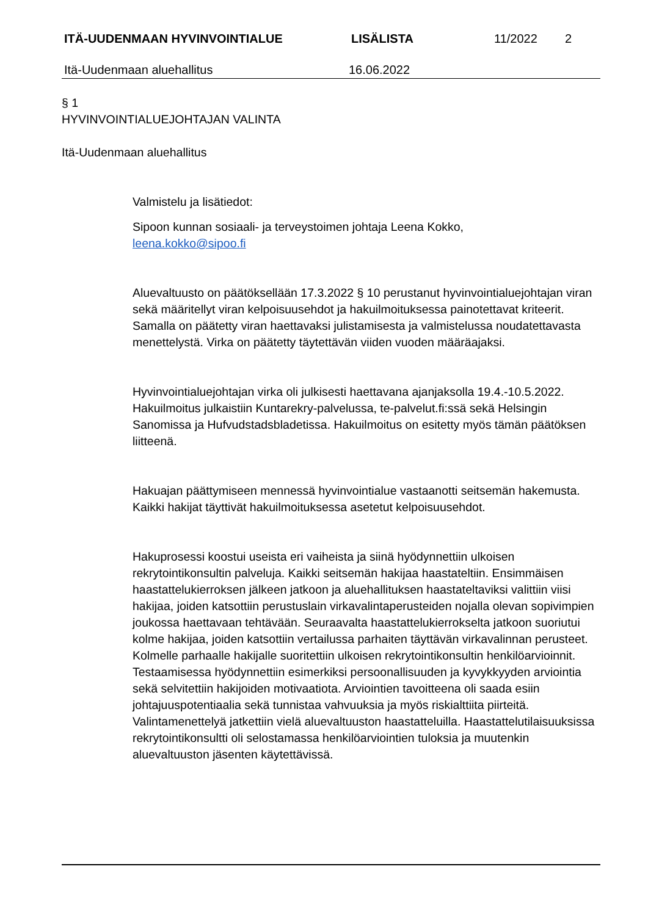ITÄ-UUDENMAAN HYVINVOINTIALUE LISÄLISTA 11/2022 2
Itä-Uudenmaan aluehallitus 16.06.2022
§ 1
HYVINVOINTIALUEJOHTAJAN VALINTA
Itä-Uudenmaan aluehallitus
Valmistelu ja lisätiedot:
Sipoon kunnan sosiaali- ja terveystoimen johtaja Leena Kokko,
leena.kokko@sipoo.fi
Aluevaltuusto on päätöksellään 17.3.2022 § 10 perustanut hyvinvointialuejohtajan viran sekä määritellyt viran kelpoisuusehdot ja hakuilmoituksessa painotettavat kriteerit. Samalla on päätetty viran haettavaksi julistamisesta ja valmistelussa noudatettavasta menettelystä. Virka on päätetty täytettävän viiden vuoden määräajaksi.
Hyvinvointialuejohtajan virka oli julkisesti haettavana ajanjaksolla 19.4.-10.5.2022. Hakuilmoitus julkaistiin Kuntarekry-palvelussa, te-palvelut.fi:ssä sekä Helsingin Sanomissa ja Hufvudstadsbladetissa. Hakuilmoitus on esitetty myös tämän päätöksen liitteenä.
Hakuajan päättymiseen mennessä hyvinvointialue vastaanotti seitsemän hakemusta. Kaikki hakijat täyttivät hakuilmoituksessa asetetut kelpoisuusehdot.
Hakuprosessi koostui useista eri vaiheista ja siinä hyödynnettiin ulkoisen rekrytointikonsultin palveluja. Kaikki seitsemän hakijaa haastateltiin. Ensimmäisen haastattelukierroksen jälkeen jatkoon ja aluehallituksen haastateltaviksi valittiin viisi hakijaa, joiden katsottiin perustuslain virkavalintaperusteiden nojalla olevan sopivimpien joukossa haettavaan tehtävään. Seuraavalta haastattelukierrokselta jatkoon suoriutui kolme hakijaa, joiden katsottiin vertailussa parhaiten täyttävän virkavalinnan perusteet. Kolmelle parhaalle hakijalle suoritettiin ulkoisen rekrytointikonsultin henkilöarvioinnit. Testaamisessa hyödynnettiin esimerkiksi persoonallisuuden ja kyvykkyyden arviointia sekä selvitettiin hakijoiden motivaatiota. Arviointien tavoitteena oli saada esiin johtajuuspotentiaalia sekä tunnistaa vahvuuksia ja myös riskialttiita piirteitä. Valintamenettelyä jatkettiin vielä aluevaltuuston haastatteluilla. Haastattelutilaisuuksissa rekrytointikonsultti oli selostamassa henkilöarviointien tuloksia ja muutenkin aluevaltuuston jäsenten käytettävissä.